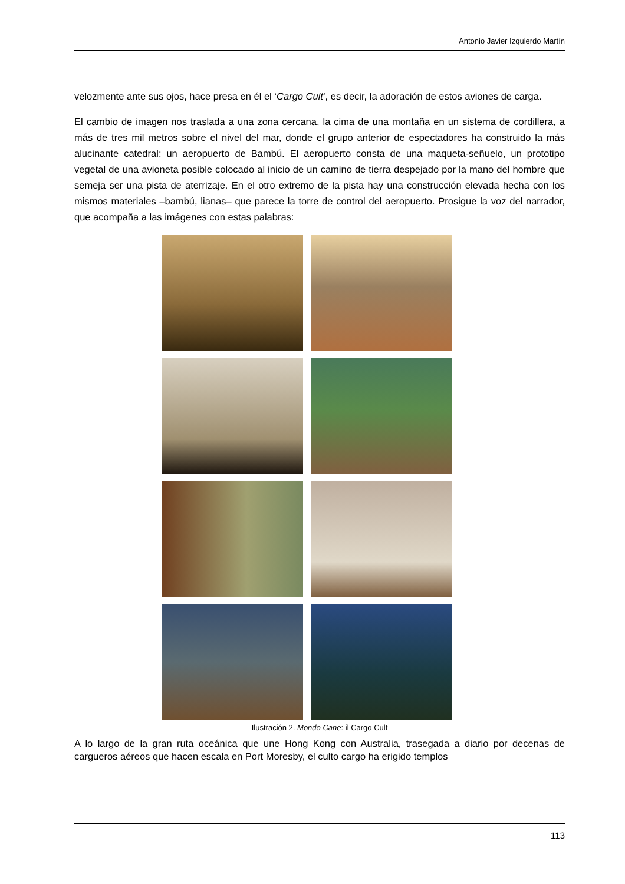Antonio Javier Izquierdo Martín
velozmente ante sus ojos, hace presa en él el ‘Cargo Cult’, es decir, la adoración de estos aviones de carga.
El cambio de imagen nos traslada a una zona cercana, la cima de una montaña en un sistema de cordillera, a más de tres mil metros sobre el nivel del mar, donde el grupo anterior de espectadores ha construido la más alucinante catedral: un aeropuerto de Bambú. El aeropuerto consta de una maqueta-señuelo, un prototipo vegetal de una avioneta posible colocado al inicio de un camino de tierra despejado por la mano del hombre que semeja ser una pista de aterrizaje. En el otro extremo de la pista hay una construcción elevada hecha con los mismos materiales –bambú, lianas– que parece la torre de control del aeropuerto. Prosigue la voz del narrador, que acompaña a las imágenes con estas palabras:
Ilustración 2. Mondo Cane: il Cargo Cult
A lo largo de la gran ruta oceánica que une Hong Kong con Australia, trasegada a diario por decenas de cargueros aéreos que hacen escala en Port Moresby, el culto cargo ha erigido templos
113